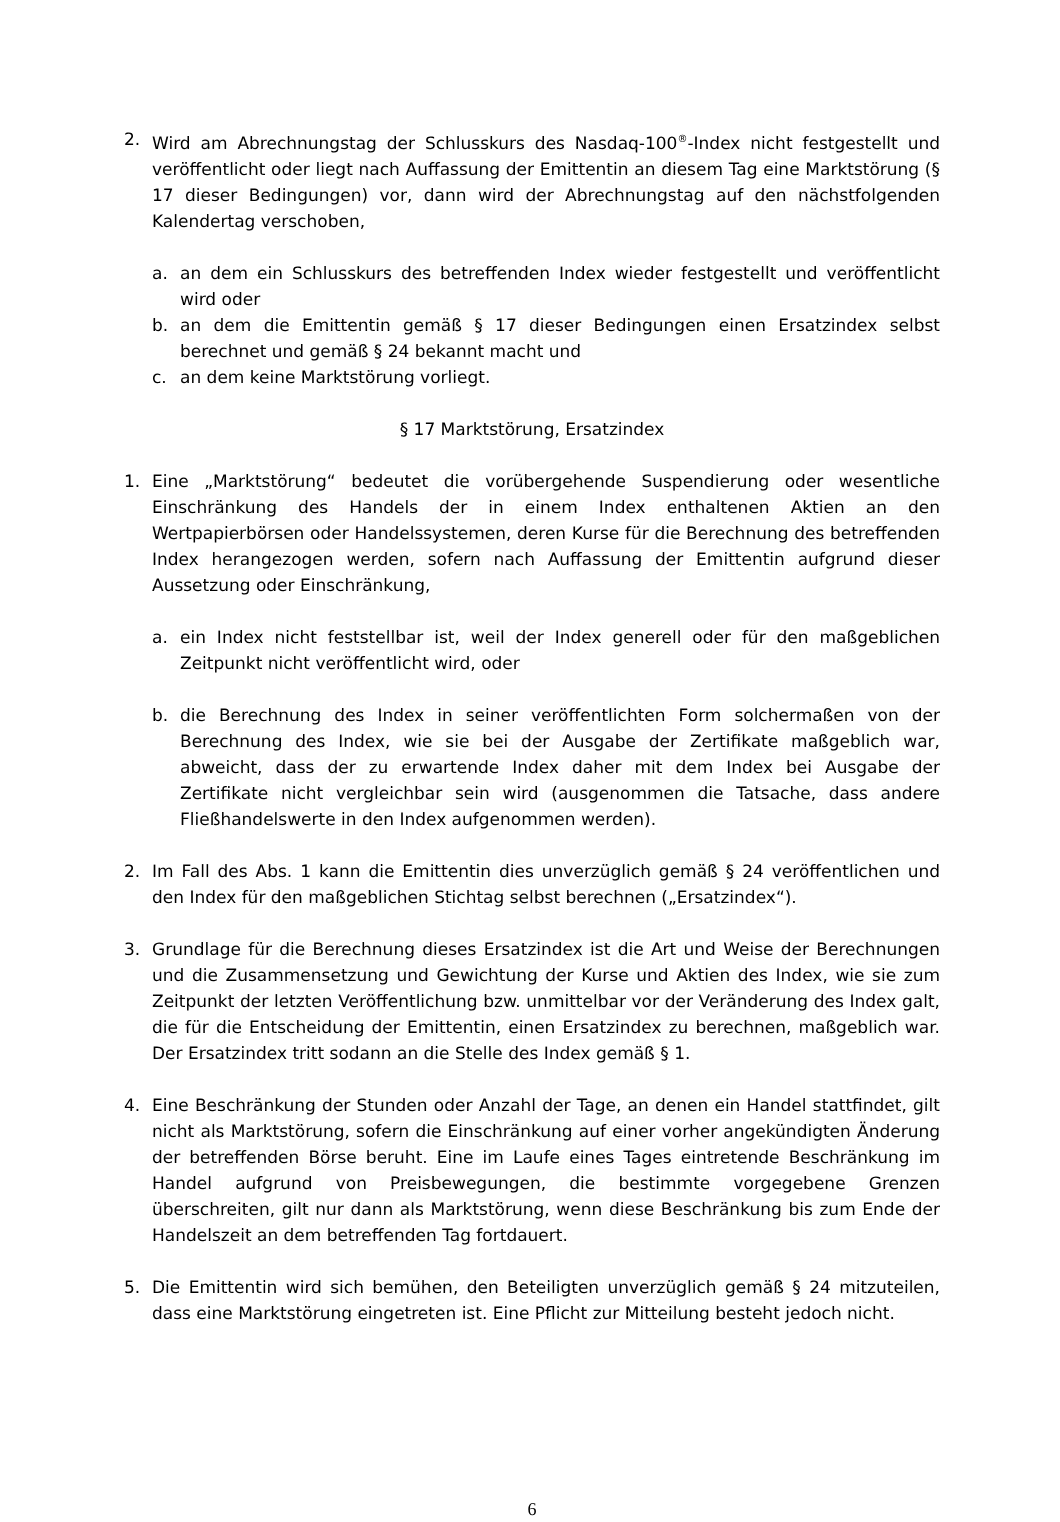2. Wird am Abrechnungstag der Schlusskurs des Nasdaq-100<sup>®</sup>-Index nicht festgestellt und veröffentlicht oder liegt nach Auffassung der Emittentin an diesem Tag eine Marktstörung (§ 17 dieser Bedingungen) vor, dann wird der Abrechnungstag auf den nächstfolgenden Kalendertag verschoben,
a. an dem ein Schlusskurs des betreffenden Index wieder festgestellt und veröffentlicht wird oder
b. an dem die Emittentin gemäß § 17 dieser Bedingungen einen Ersatzindex selbst berechnet und gemäß § 24 bekannt macht und
c. an dem keine Marktstörung vorliegt.
§ 17 Marktstörung, Ersatzindex
1. Eine „Marktstörung“ bedeutet die vorübergehende Suspendierung oder wesentliche Einschränkung des Handels der in einem Index enthaltenen Aktien an den Wertpapierbörsen oder Handelssystemen, deren Kurse für die Berechnung des betreffenden Index herangezogen werden, sofern nach Auffassung der Emittentin aufgrund dieser Aussetzung oder Einschränkung,
a. ein Index nicht feststellbar ist, weil der Index generell oder für den maßgeblichen Zeitpunkt nicht veröffentlicht wird, oder
b. die Berechnung des Index in seiner veröffentlichten Form solchermaßen von der Berechnung des Index, wie sie bei der Ausgabe der Zertifikate maßgeblich war, abweicht, dass der zu erwartende Index daher mit dem Index bei Ausgabe der Zertifikate nicht vergleichbar sein wird (ausgenommen die Tatsache, dass andere Fließhandelswerte in den Index aufgenommen werden).
2. Im Fall des Abs. 1 kann die Emittentin dies unverzüglich gemäß § 24 veröffentlichen und den Index für den maßgeblichen Stichtag selbst berechnen („Ersatzindex“).
3. Grundlage für die Berechnung dieses Ersatzindex ist die Art und Weise der Berechnungen und die Zusammensetzung und Gewichtung der Kurse und Aktien des Index, wie sie zum Zeitpunkt der letzten Veröffentlichung bzw. unmittelbar vor der Veränderung des Index galt, die für die Entscheidung der Emittentin, einen Ersatzindex zu berechnen, maßgeblich war. Der Ersatzindex tritt sodann an die Stelle des Index gemäß § 1.
4. Eine Beschränkung der Stunden oder Anzahl der Tage, an denen ein Handel stattfindet, gilt nicht als Marktstörung, sofern die Einschränkung auf einer vorher angekündigten Änderung der betreffenden Börse beruht. Eine im Laufe eines Tages eintretende Beschränkung im Handel aufgrund von Preisbewegungen, die bestimmte vorgegebene Grenzen überschreiten, gilt nur dann als Marktstörung, wenn diese Beschränkung bis zum Ende der Handelszeit an dem betreffenden Tag fortdauert.
5. Die Emittentin wird sich bemühen, den Beteiligten unverzüglich gemäß § 24 mitzuteilen, dass eine Marktstörung eingetreten ist. Eine Pflicht zur Mitteilung besteht jedoch nicht.
6